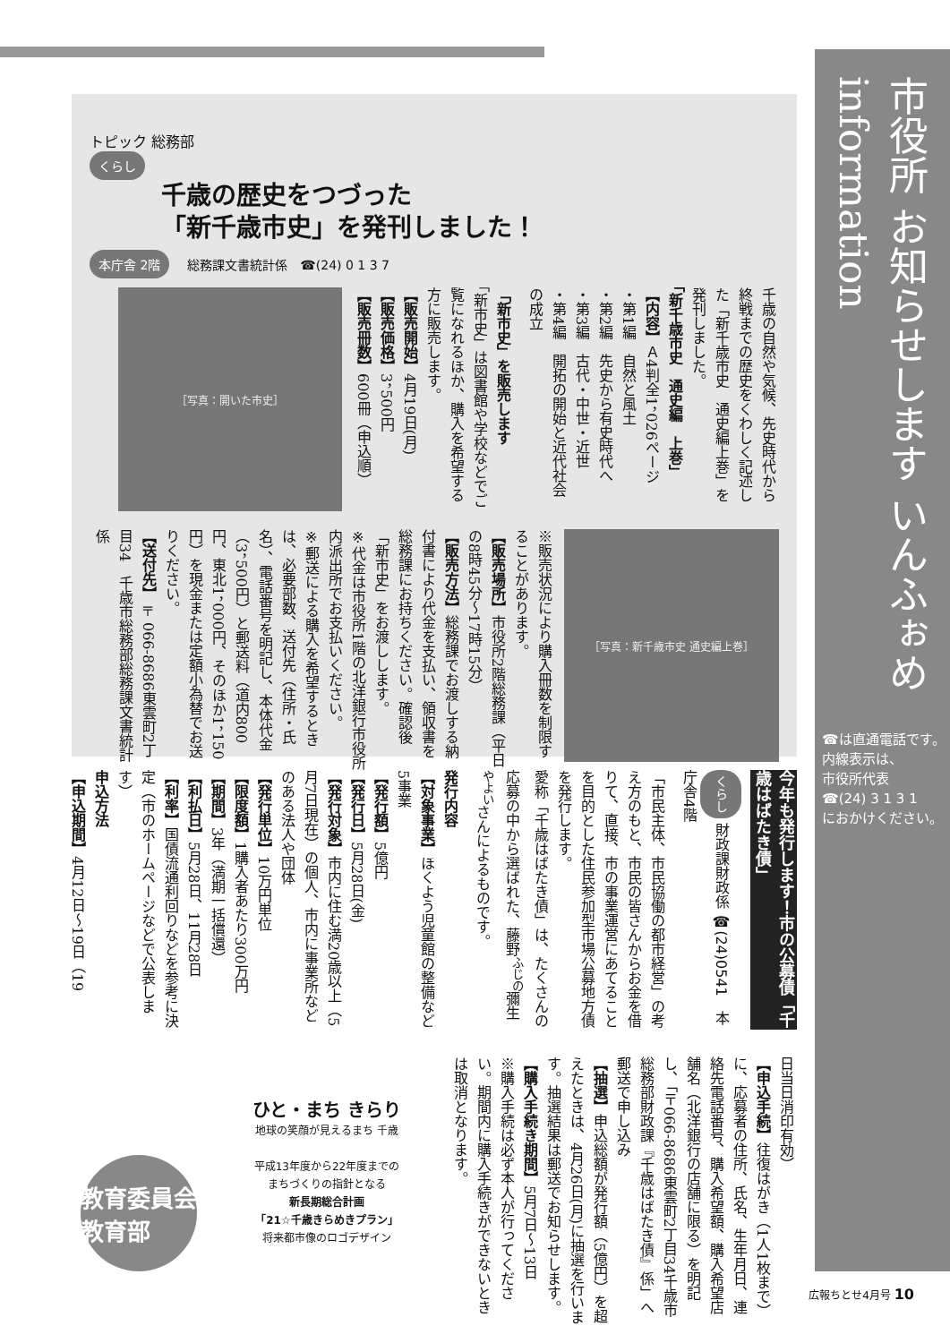市役所 お知らせします いんふぉめ information
☎は直通電話です。
内線表示は、
市役所代表
☎(24) 3 1 3 1
におかけください。
トピック 総務部
くらし
千歳の歴史をつづった
「新千歳市史」を発刊しました！
本庁舎 2階 総務課文書統計係　☎(24) 0 1 3 7
千歳の自然や気候、先史時代から終戦までの歴史をくわしく記述した「新千歳市史　通史編上巻」を発刊しました。
「新千歳市史　通史編　上巻」
【内容】Ａ4判全1，026ページ
・第1編　自然と風土
・第2編　先史から有史時代へ
・第3編　古代・中世・近世
・第4編　開拓の開始と近代社会の成立
「新市史」を販売します
「新市史」は図書館や学校などでご覧になれるほか、購入を希望する方に販売します。
【販売開始】4月19日(月)
【販売価格】3，500円
【販売冊数】600冊（申込順）
［写真：開いた市史］
［写真：新千歳市史 通史編上巻］
※販売状況により購入冊数を制限することがあります。
【販売場所】市役所2階総務課（平日の8時45分～17時15分）
【販売方法】総務課でお渡しする納付書により代金を支払い、領収書を総務課にお持ちください。確認後「新市史」をお渡しします。
※代金は市役所1階の北洋銀行市役所内派出所でお支払いください。
※郵送による購入を希望するときは、必要部数、送付先（住所・氏名）、電話番号を明記し、本体代金（3，500円）と郵送料（道内800円、東北1，000円、そのほか1，150円）を現金または定額小為替でお送りください。
【送付先】〒066-8686東雲町2丁目34　千歳市総務部総務課文書統計係
今年も発行します！市の公募債「千歳はばたき債」
くらし 財政課財政係 ☎(24)0541　本庁舎4階
「市民主体、市民協働の都市経営」の考え方のもと、市民の皆さんからお金を借りて、直接、市の事業運営にあてることを目的とした住民参加型市場公募地方債を発行します。
愛称「千歳はばたき債」は、たくさんの応募の中から選ばれた、藤野<sup>ふじの</sup>彌生<sup>やよい</sup>さんによるものです。
発行内容
【対象事業】ほくよう児童館の整備など5事業
【発行額】5億円
【発行日】5月28日(金)
【発行対象】市内に住む満20歳以上（5月7日現在）の個人、市内に事業所などのある法人や団体
【発行単位】10万円単位
【限度額】1購入者あたり300万円
【期間】3年（満期一括償還）
【利払日】5月28日、11月28日
【利率】国債流通利回りなどを参考に決定（市のホームページなどで公表します）
申込方法
【申込期間】4月12日～19日（19
日当日消印有効）
【申込手続】往復はがき（1人1枚まで）に、応募者の住所、氏名、生年月日、連絡先電話番号、購入希望額、購入希望店舗名（北洋銀行の店舗に限る）を明記し、「〒066-8686東雲町2丁目34千歳市総務部財政課『千歳はばたき債』係」へ郵送で申し込み
【抽選】申込総額が発行額（5億円）を超えたときは、4月26日(月)に抽選を行います。抽選結果は郵送でお知らせします。
【購入手続き期間】5月7日～13日
※購入手続は必ず本人が行ってください。期間内に購入手続きができないときは取消となります。
教育委員会 教育部
ひと・まち きらり
地球の笑顔が見えるまち 千歳
平成13年度から22年度までの
まちづくりの指針となる
新長期総合計画
「21☆千歳きらめきプラン」
将来都市像のロゴデザイン
広報ちとせ4月号 10